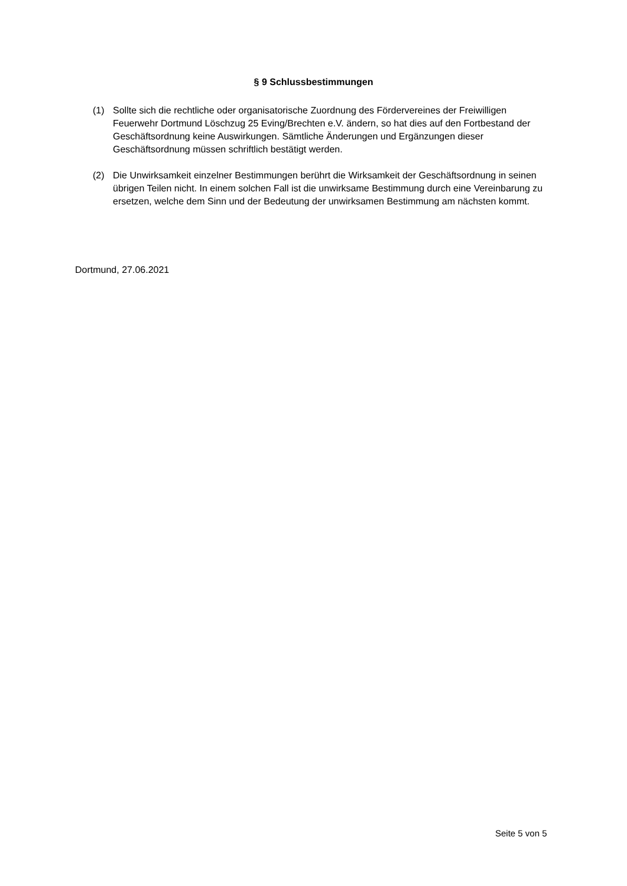§ 9 Schlussbestimmungen
(1) Sollte sich die rechtliche oder organisatorische Zuordnung des Fördervereines der Freiwilligen Feuerwehr Dortmund Löschzug 25 Eving/Brechten e.V. ändern, so hat dies auf den Fortbestand der Geschäftsordnung keine Auswirkungen. Sämtliche Änderungen und Ergänzungen dieser Geschäftsordnung müssen schriftlich bestätigt werden.
(2) Die Unwirksamkeit einzelner Bestimmungen berührt die Wirksamkeit der Geschäftsordnung in seinen übrigen Teilen nicht. In einem solchen Fall ist die unwirksame Bestimmung durch eine Vereinbarung zu ersetzen, welche dem Sinn und der Bedeutung der unwirksamen Bestimmung am nächsten kommt.
Dortmund, 27.06.2021
Seite 5 von 5